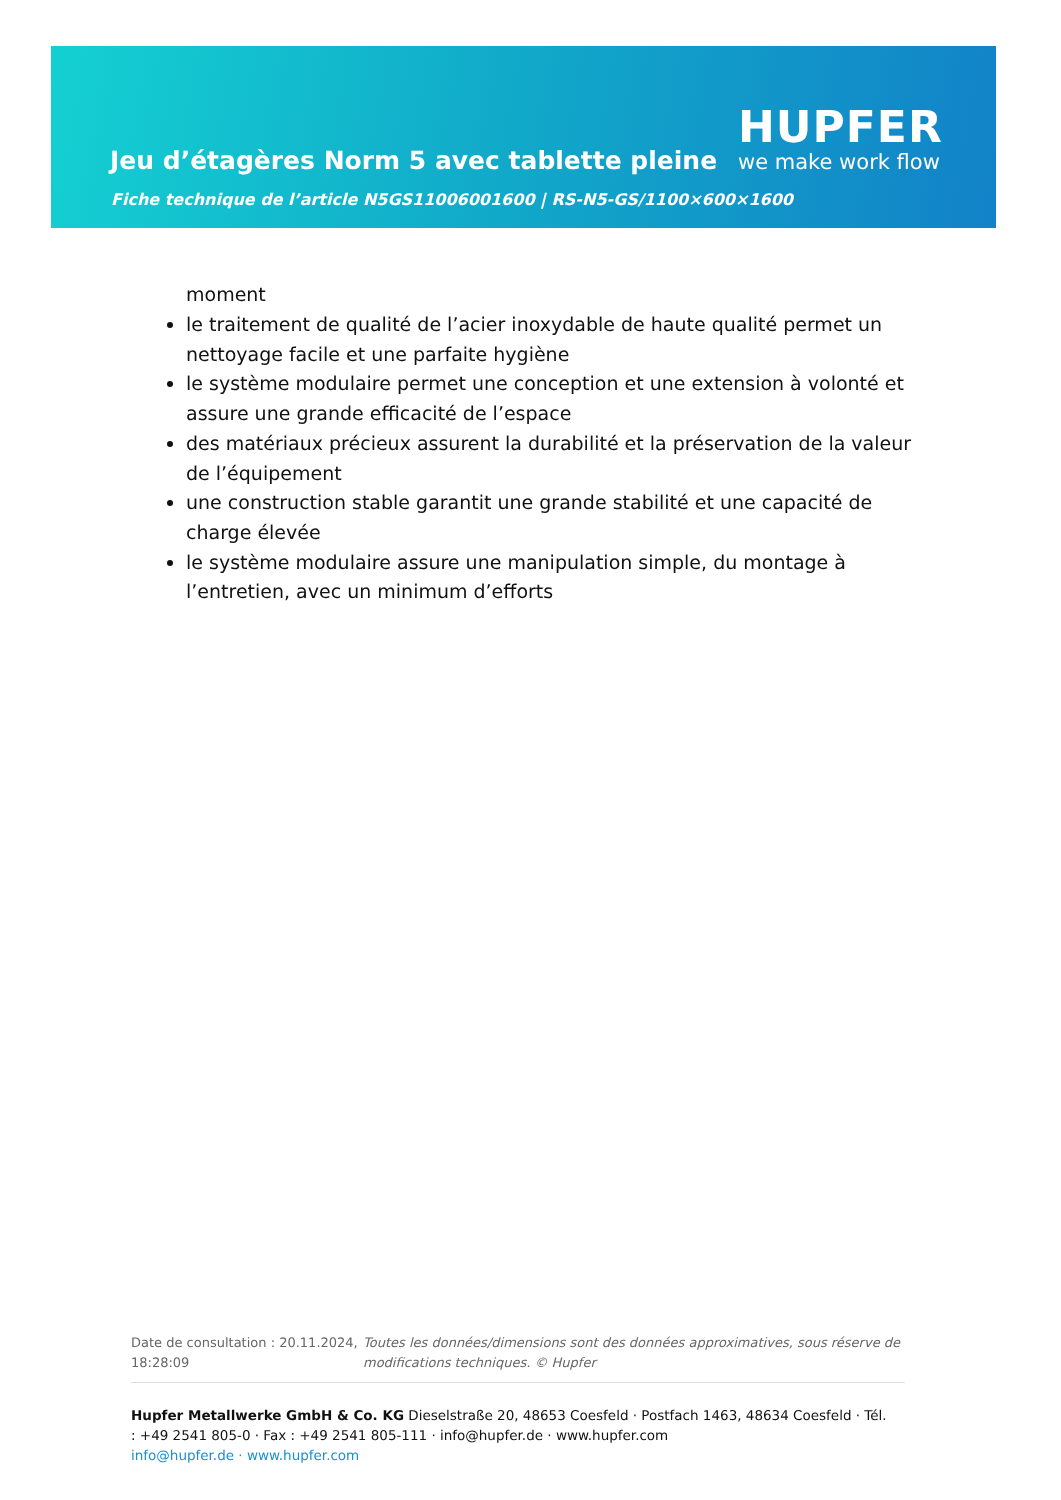Jeu d’étagères Norm 5 avec tablette pleine
HUPFER
we make work flow
Fiche technique de l’article N5GS11006001600 | RS-N5-GS/1100×600×1600
moment
le traitement de qualité de l’acier inoxydable de haute qualité permet un nettoyage facile et une parfaite hygiène
le système modulaire permet une conception et une extension à volonté et assure une grande efficacité de l’espace
des matériaux précieux assurent la durabilité et la préservation de la valeur de l’équipement
une construction stable garantit une grande stabilité et une capacité de charge élevée
le système modulaire assure une manipulation simple, du montage à l’entretien, avec un minimum d’efforts
Date de consultation : 20.11.2024, 18:28:09
Toutes les données/dimensions sont des données approximatives, sous réserve de modifications techniques. © Hupfer
Hupfer Metallwerke GmbH & Co. KG Dieselstraße 20, 48653 Coesfeld · Postfach 1463, 48634 Coesfeld · Tél. : +49 2541 805-0 · Fax : +49 2541 805-111 · info@hupfer.de · www.hupfer.com
info@hupfer.de · www.hupfer.com